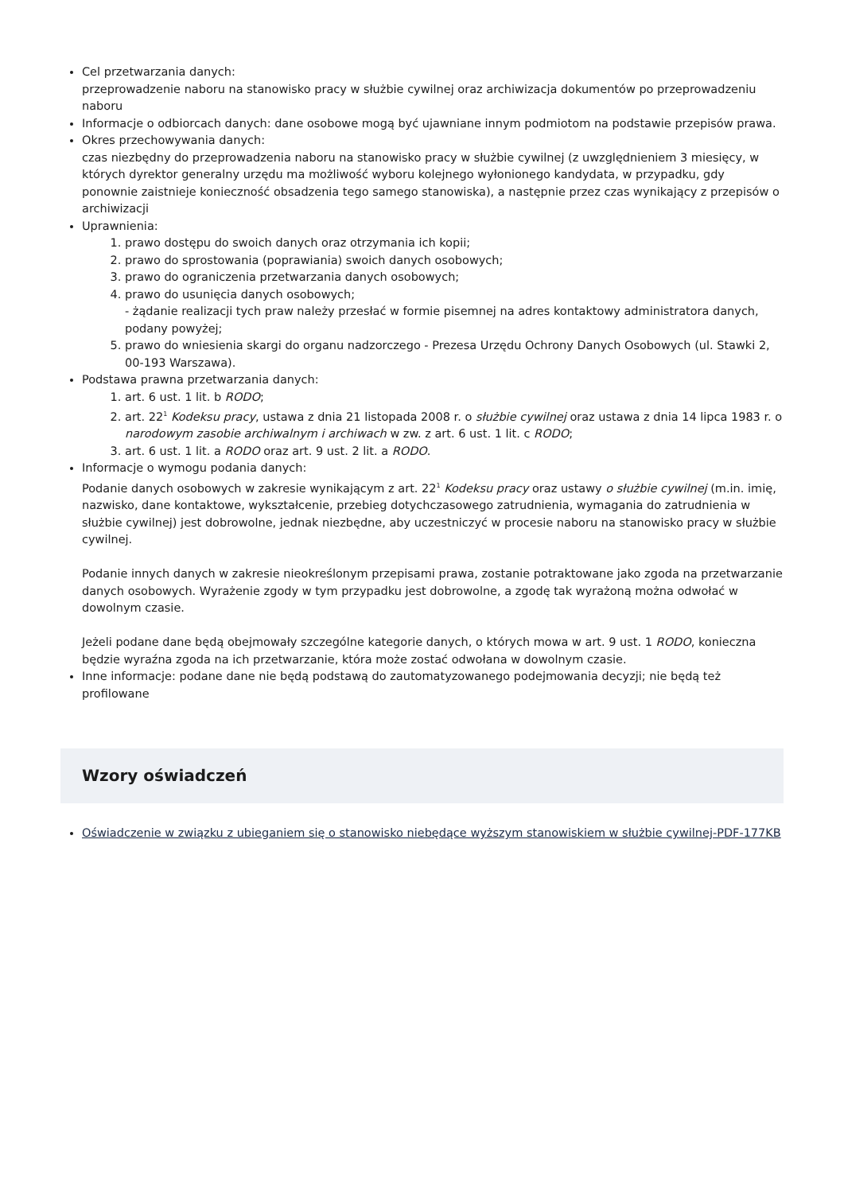Cel przetwarzania danych:
przeprowadzenie naboru na stanowisko pracy w służbie cywilnej oraz archiwizacja dokumentów po przeprowadzeniu naboru
Informacje o odbiorcach danych: dane osobowe mogą być ujawniane innym podmiotom na podstawie przepisów prawa.
Okres przechowywania danych:
czas niezbędny do przeprowadzenia naboru na stanowisko pracy w służbie cywilnej (z uwzględnieniem 3 miesięcy, w których dyrektor generalny urzędu ma możliwość wyboru kolejnego wyłonionego kandydata, w przypadku, gdy ponownie zaistnieje konieczność obsadzenia tego samego stanowiska), a następnie przez czas wynikający z przepisów o archiwizacji
Uprawnienia:
1. prawo dostępu do swoich danych oraz otrzymania ich kopii;
2. prawo do sprostowania (poprawiania) swoich danych osobowych;
3. prawo do ograniczenia przetwarzania danych osobowych;
4. prawo do usunięcia danych osobowych;
- żądanie realizacji tych praw należy przesłać w formie pisemnej na adres kontaktowy administratora danych, podany powyżej;
5. prawo do wniesienia skargi do organu nadzorczego - Prezesa Urzędu Ochrony Danych Osobowych (ul. Stawki 2, 00-193 Warszawa).
Podstawa prawna przetwarzania danych:
1. art. 6 ust. 1 lit. b RODO;
2. art. 22<sup>1</sup> Kodeksu pracy, ustawa z dnia 21 listopada 2008 r. o służbie cywilnej oraz ustawa z dnia 14 lipca 1983 r. o narodowym zasobie archiwalnym i archiwach w zw. z art. 6 ust. 1 lit. c RODO;
3. art. 6 ust. 1 lit. a RODO oraz art. 9 ust. 2 lit. a RODO.
Informacje o wymogu podania danych:
Podanie danych osobowych w zakresie wynikającym z art. 22<sup>1</sup> Kodeksu pracy oraz ustawy o służbie cywilnej (m.in. imię, nazwisko, dane kontaktowe, wykształcenie, przebieg dotychczasowego zatrudnienia, wymagania do zatrudnienia w służbie cywilnej) jest dobrowolne, jednak niezbędne, aby uczestniczyć w procesie naboru na stanowisko pracy w służbie cywilnej.
Podanie innych danych w zakresie nieokreślonym przepisami prawa, zostanie potraktowane jako zgoda na przetwarzanie danych osobowych. Wyrażenie zgody w tym przypadku jest dobrowolne, a zgodę tak wyrażoną można odwołać w dowolnym czasie.
Jeżeli podane dane będą obejmowały szczególne kategorie danych, o których mowa w art. 9 ust. 1 RODO, konieczna będzie wyraźna zgoda na ich przetwarzanie, która może zostać odwołana w dowolnym czasie.
Inne informacje: podane dane nie będą podstawą do zautomatyzowanego podejmowania decyzji; nie będą też profilowane
Wzory oświadczeń
Oświadczenie w związku z ubieganiem się o stanowisko niebędące wyższym stanowiskiem w służbie cywilnej-PDF-177KB